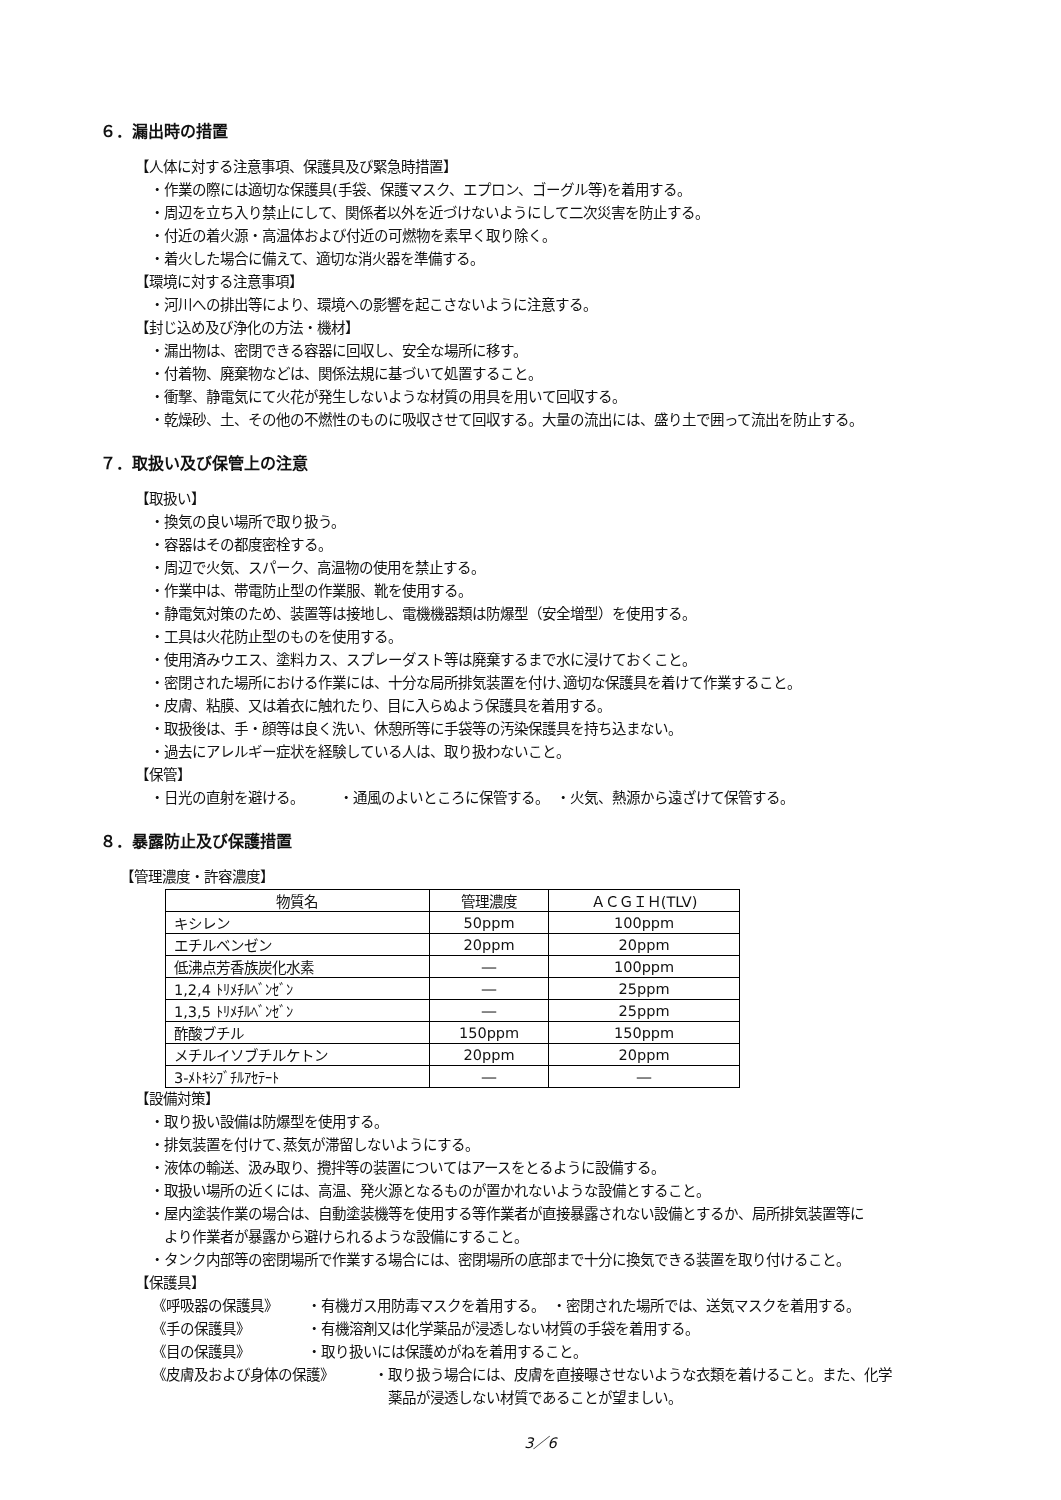６．漏出時の措置
【人体に対する注意事項、保護具及び緊急時措置】
・作業の際には適切な保護具(手袋、保護マスク、エプロン、ゴーグル等)を着用する。
・周辺を立ち入り禁止にして、関係者以外を近づけないようにして二次災害を防止する。
・付近の着火源・高温体および付近の可燃物を素早く取り除く。
・着火した場合に備えて、適切な消火器を準備する。
【環境に対する注意事項】
・河川への排出等により、環境への影響を起こさないように注意する。
【封じ込め及び浄化の方法・機材】
・漏出物は、密閉できる容器に回収し、安全な場所に移す。
・付着物、廃棄物などは、関係法規に基づいて処置すること。
・衝撃、静電気にて火花が発生しないような材質の用具を用いて回収する。
・乾燥砂、土、その他の不燃性のものに吸収させて回収する。大量の流出には、盛り土で囲って流出を防止する。
７．取扱い及び保管上の注意
【取扱い】
・換気の良い場所で取り扱う。
・容器はその都度密栓する。
・周辺で火気、スパーク、高温物の使用を禁止する。
・作業中は、帯電防止型の作業服、靴を使用する。
・静電気対策のため、装置等は接地し、電機機器類は防爆型（安全増型）を使用する。
・工具は火花防止型のものを使用する。
・使用済みウエス、塗料カス、スプレーダスト等は廃棄するまで水に浸けておくこと。
・密閉された場所における作業には、十分な局所排気装置を付け､適切な保護具を着けて作業すること。
・皮膚、粘膜、又は着衣に触れたり、目に入らぬよう保護具を着用する。
・取扱後は、手・顔等は良く洗い、休憩所等に手袋等の汚染保護具を持ち込まない。
・過去にアレルギー症状を経験している人は、取り扱わないこと。
【保管】
・日光の直射を避ける。　　　・通風のよいところに保管する。　・火気、熱源から遠ざけて保管する。
８．暴露防止及び保護措置
【管理濃度・許容濃度】
| 物質名 | 管理濃度 | ＡＣＧＩＨ(TLV) |
| --- | --- | --- |
| キシレン | 50ppm | 100ppm |
| エチルベンゼン | 20ppm | 20ppm |
| 低沸点芳香族炭化水素 | ― | 100ppm |
| 1,2,4 ﾄﾘﾒﾁﾙﾍﾞﾝｾﾞﾝ | ― | 25ppm |
| 1,3,5 ﾄﾘﾒﾁﾙﾍﾞﾝｾﾞﾝ | ― | 25ppm |
| 酢酸ブチル | 150ppm | 150ppm |
| メチルイソブチルケトン | 20ppm | 20ppm |
| 3-ﾒﾄｷｼﾌﾞﾁﾙｱｾﾃｰﾄ | ― | ― |
【設備対策】
・取り扱い設備は防爆型を使用する。
・排気装置を付けて､蒸気が滞留しないようにする。
・液体の輸送、汲み取り、攪拌等の装置についてはアースをとるように設備する。
・取扱い場所の近くには、高温、発火源となるものが置かれないような設備とすること。
・屋内塗装作業の場合は、自動塗装機等を使用する等作業者が直接暴露されない設備とするか、局所排気装置等に
　より作業者が暴露から避けられるような設備にすること。
・タンク内部等の密閉場所で作業する場合には、密閉場所の底部まで十分に換気できる装置を取り付けること。
【保護具】
《呼吸器の保護具》 ・有機ガス用防毒マスクを着用する。　・密閉された場所では、送気マスクを着用する。
《手の保護具》 ・有機溶剤又は化学薬品が浸透しない材質の手袋を着用する。
《目の保護具》 ・取り扱いには保護めがねを着用すること。
《皮膚及および身体の保護》 ・取り扱う場合には、皮膚を直接曝させないような衣類を着けること。また、化学
　薬品が浸透しない材質であることが望ましい。
3／6